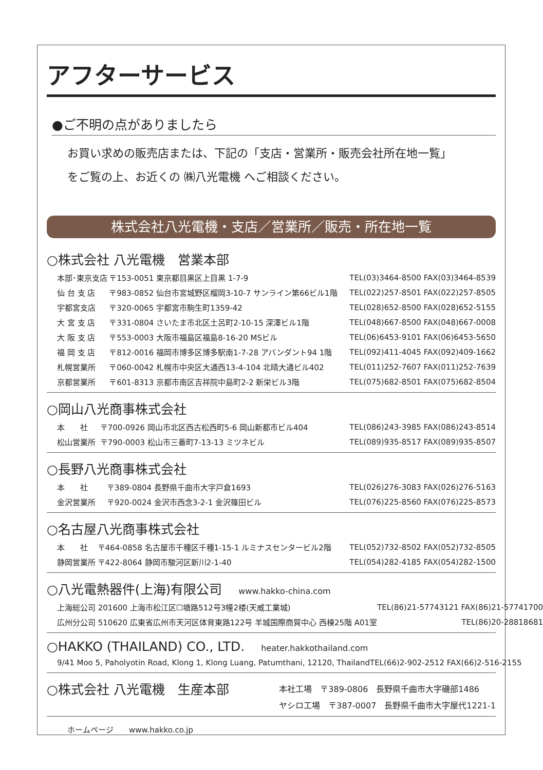アフターサービス
●ご不明の点がありましたら
お買い求めの販売店または、下記の「支店・営業所・販売会社所在地一覧」
をご覧の上、お近くの ㈱八光電機 へご相談ください。
株式会社八光電機・支店／営業所／販売・所在地一覧
○株式会社 八光電機　営業本部
| 本部･東京支店 | 〒153-0051 東京都目黒区上目黒 1-7-9 | TEL(03)3464-8500 FAX(03)3464-8539 |
| 仙 台 支 店 | 〒983-0852 仙台市宮城野区榴岡3-10-7 サンライン第66ビル1階 | TEL(022)257-8501 FAX(022)257-8505 |
| 宇都宮支店 | 〒320-0065 宇都宮市駒生町1359-42 | TEL(028)652-8500 FAX(028)652-5155 |
| 大 宮 支 店 | 〒331-0804 さいたま市北区土呂町2-10-15 深澤ビル1階 | TEL(048)667-8500 FAX(048)667-0008 |
| 大 阪 支 店 | 〒553-0003 大阪市福島区福島8-16-20 MSビル | TEL(06)6453-9101 FAX(06)6453-5650 |
| 福 岡 支 店 | 〒812-0016 福岡市博多区博多駅南1-7-28 アバンダント94 1階 | TEL(092)411-4045 FAX(092)409-1662 |
| 札幌営業所 | 〒060-0042 札幌市中央区大通西13-4-104 北晴大通ビル402 | TEL(011)252-7607 FAX(011)252-7639 |
| 京都営業所 | 〒601-8313 京都市南区吉祥院中島町2-2 新栄ビル3階 | TEL(075)682-8501 FAX(075)682-8504 |
○岡山八光商事株式会社
| 本 社 | 〒700-0926 岡山市北区西古松西町5-6 岡山新都市ビル404 | TEL(086)243-3985 FAX(086)243-8514 |
| 松山営業所 | 〒790-0003 松山市三番町7-13-13 ミツネビル | TEL(089)935-8517 FAX(089)935-8507 |
○長野八光商事株式会社
| 本 社 | 〒389-0804 長野県千曲市大字戸倉1693 | TEL(026)276-3083 FAX(026)276-5163 |
| 金沢営業所 | 〒920-0024 金沢市西念3-2-1 金沢篠田ビル | TEL(076)225-8560 FAX(076)225-8573 |
○名古屋八光商事株式会社
| 本 社 | 〒464-0858 名古屋市千種区千種1-15-1 ルミナスセンタービル2階 | TEL(052)732-8502 FAX(052)732-8505 |
| 静岡営業所 | 〒422-8064 静岡市駿河区新川2-1-40 | TEL(054)282-4185 FAX(054)282-1500 |
○八光電熱器件(上海)有限公司 www.hakko-china.com
| 上海総公司 201600 上海市松江区☐塘路512号3幢2楼(天威工業城) | TEL(86)21-57743121 FAX(86)21-57741700 |
| 広州分公司 510620 広東省広州市天河区体育東路122号 羊城国際商貿中心 西棟25階 A01室 | TEL(86)20-28818681 |
○HAKKO (THAILAND) CO., LTD. heater.hakkothailand.com
| 9/41 Moo 5, Paholyotin Road, Klong 1, Klong Luang, Patumthani, 12120, Thailand | TEL(66)2-902-2512 FAX(66)2-516-2155 |
○株式会社 八光電機　生産本部
| 本社工場 〒389-0806 長野県千曲市大字磯部1486 |
| ヤシロ工場 〒387-0007 長野県千曲市大字屋代1221-1 |
ホームページ　　www.hakko.co.jp